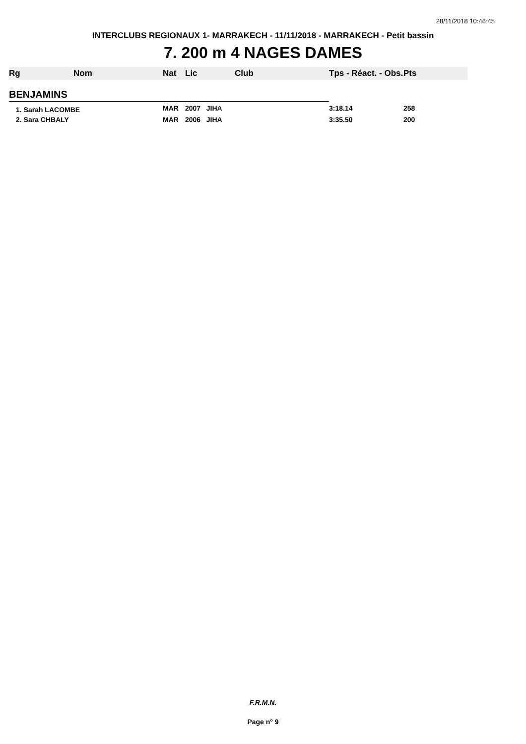28/11/2018 10:46:45
INTERCLUBS REGIONAUX 1- MARRAKECH - 11/11/2018 - MARRAKECH - Petit bassin
7. 200 m 4 NAGES DAMES
| Rg | Nom | Nat | Lic | Club | Tps - Réact. - Obs. | Pts |
| --- | --- | --- | --- | --- | --- | --- |
| BENJAMINS | | | | | | |
| 1. Sarah LACOMBE | | MAR | 2007 JIHA | | 3:18.14 | 258 |
| 2. Sara CHBALY | | MAR | 2006 JIHA | | 3:35.50 | 200 |
F.R.M.N.
Page n° 9